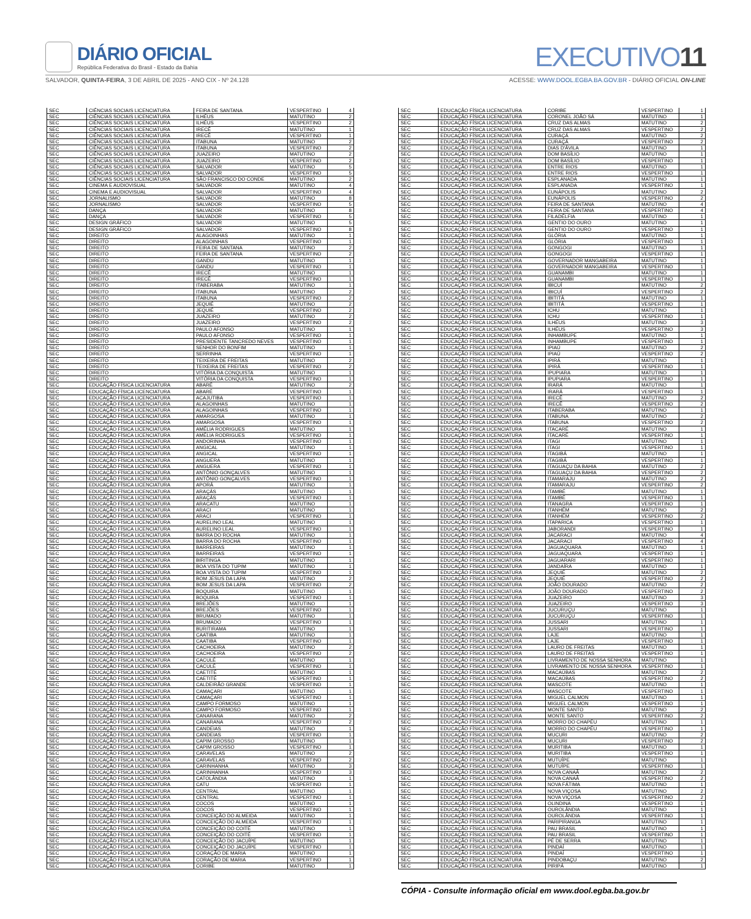DIÁRIO OFICIAL
República Federativa do Brasil - Estado da Bahia
EXECUTIVO11
SALVADOR, QUINTA-FEIRA, 3 DE ABRIL DE 2025 - ANO CIX - Nº 24.128 ACESSE: WWW.DOOL.EGBA.BA.GOV.BR - DIÁRIO OFICIAL ON-LINE
| SEC | CIÊNCIAS SOCIAIS LICENCIATURA | FEIRA DE SANTANA | VESPERTINO | 4 |
| SEC | CIÊNCIAS SOCIAIS LICENCIATURA | ILHÉUS | MATUTINO | 2 |
| SEC | CIÊNCIAS SOCIAIS LICENCIATURA | ILHÉUS | VESPERTINO | 2 |
| SEC | CIÊNCIAS SOCIAIS LICENCIATURA | IRECÊ | MATUTINO | 1 |
| SEC | CIÊNCIAS SOCIAIS LICENCIATURA | IRECÊ | VESPERTINO | 1 |
| SEC | CIÊNCIAS SOCIAIS LICENCIATURA | ITABUNA | MATUTINO | 2 |
| SEC | CIÊNCIAS SOCIAIS LICENCIATURA | ITABUNA | VESPERTINO | 2 |
| SEC | CIÊNCIAS SOCIAIS LICENCIATURA | JUAZEIRO | MATUTINO | 2 |
| SEC | CIÊNCIAS SOCIAIS LICENCIATURA | JUAZEIRO | VESPERTINO | 2 |
| SEC | CIÊNCIAS SOCIAIS LICENCIATURA | SALVADOR | MATUTINO | 5 |
| SEC | CIÊNCIAS SOCIAIS LICENCIATURA | SALVADOR | VESPERTINO | 5 |
| SEC | CIÊNCIAS SOCIAIS LICENCIATURA | SÃO FRANCISCO DO CONDE | MATUTINO | 2 |
| SEC | CINEMA E AUDIOVISUAL | SALVADOR | MATUTINO | 4 |
| SEC | CINEMA E AUDIOVISUAL | SALVADOR | VESPERTINO | 4 |
| SEC | JORNALISMO | SALVADOR | MATUTINO | 8 |
| SEC | JORNALISMO | SALVADOR | VESPERTINO | 5 |
| SEC | DANÇA | SALVADOR | MATUTINO | 8 |
| SEC | DANÇA | SALVADOR | VESPERTINO | 5 |
| SEC | DESIGN GRÁFICO | SALVADOR | MATUTINO | 5 |
| SEC | DESIGN GRÁFICO | SALVADOR | VESPERTINO | 8 |
| SEC | DIREITO | ALAGOINHAS | MATUTINO | 1 |
| SEC | DIREITO | ALAGOINHAS | VESPERTINO | 1 |
| SEC | DIREITO | FEIRA DE SANTANA | MATUTINO | 2 |
| SEC | DIREITO | FEIRA DE SANTANA | VESPERTINO | 2 |
| SEC | DIREITO | GANDU | MATUTINO | 1 |
| SEC | DIREITO | GANDU | VESPERTINO | 1 |
| SEC | DIREITO | IRECÊ | MATUTINO | 1 |
| SEC | DIREITO | IRECÊ | VESPERTINO | 1 |
| SEC | DIREITO | ITABERABA | MATUTINO | 1 |
| SEC | DIREITO | ITABUNA | MATUTINO | 2 |
| SEC | DIREITO | ITABUNA | VESPERTINO | 2 |
| SEC | DIREITO | JEQUIÉ | MATUTINO | 2 |
| SEC | DIREITO | JEQUIÉ | VESPERTINO | 2 |
| SEC | DIREITO | JUAZEIRO | MATUTINO | 2 |
| SEC | DIREITO | JUAZEIRO | VESPERTINO | 2 |
| SEC | DIREITO | PAULO AFONSO | MATUTINO | 1 |
| SEC | DIREITO | PAULO AFONSO | VESPERTINO | 1 |
| SEC | DIREITO | PRESIDENTE TANCREDO NEVES | VESPERTINO | 1 |
| SEC | DIREITO | SENHOR DO BONFIM | MATUTINO | 1 |
| SEC | DIREITO | SERRINHA | VESPERTINO | 1 |
| SEC | DIREITO | TEIXEIRA DE FREITAS | MATUTINO | 2 |
| SEC | DIREITO | TEIXEIRA DE FREITAS | VESPERTINO | 2 |
| SEC | DIREITO | VITÓRIA DA CONQUISTA | MATUTINO | 1 |
| SEC | DIREITO | VITÓRIA DA CONQUISTA | VESPERTINO | 1 |
| SEC | EDUCAÇÃO FÍSICA LICENCIATURA | ABARÉ | MATUTINO | 2 |
| SEC | EDUCAÇÃO FÍSICA LICENCIATURA | ABARÉ | VESPERTINO | 1 |
| SEC | EDUCAÇÃO FÍSICA LICENCIATURA | ACAJUTIBA | VESPERTINO | 1 |
| SEC | EDUCAÇÃO FÍSICA LICENCIATURA | ALAGOINHAS | MATUTINO | 1 |
| SEC | EDUCAÇÃO FÍSICA LICENCIATURA | ALAGOINHAS | VESPERTINO | 1 |
| SEC | EDUCAÇÃO FÍSICA LICENCIATURA | AMARGOSA | MATUTINO | 1 |
| SEC | EDUCAÇÃO FÍSICA LICENCIATURA | AMARGOSA | VESPERTINO | 1 |
| SEC | EDUCAÇÃO FÍSICA LICENCIATURA | AMÉLIA RODRIGUES | MATUTINO | 1 |
| SEC | EDUCAÇÃO FÍSICA LICENCIATURA | AMÉLIA RODRIGUES | VESPERTINO | 1 |
| SEC | EDUCAÇÃO FÍSICA LICENCIATURA | ANDORINHA | VESPERTINO | 1 |
| SEC | EDUCAÇÃO FÍSICA LICENCIATURA | ANGICAL | MATUTINO | 1 |
| SEC | EDUCAÇÃO FÍSICA LICENCIATURA | ANGICAL | VESPERTINO | 1 |
| SEC | EDUCAÇÃO FÍSICA LICENCIATURA | ANGUERA | MATUTINO | 1 |
| SEC | EDUCAÇÃO FÍSICA LICENCIATURA | ANGUERA | VESPERTINO | 1 |
| SEC | EDUCAÇÃO FÍSICA LICENCIATURA | ANTÔNIO GONÇALVES | MATUTINO | 1 |
| SEC | EDUCAÇÃO FÍSICA LICENCIATURA | ANTÔNIO GONÇALVES | VESPERTINO | 1 |
| SEC | EDUCAÇÃO FÍSICA LICENCIATURA | APORÁ | MATUTINO | 1 |
| SEC | EDUCAÇÃO FÍSICA LICENCIATURA | ARAÇÁS | MATUTINO | 1 |
| SEC | EDUCAÇÃO FÍSICA LICENCIATURA | ARAÇÁS | VESPERTINO | 1 |
| SEC | EDUCAÇÃO FÍSICA LICENCIATURA | ARACATU | MATUTINO | 1 |
| SEC | EDUCAÇÃO FÍSICA LICENCIATURA | ARACI | MATUTINO | 1 |
| SEC | EDUCAÇÃO FÍSICA LICENCIATURA | ARACI | VESPERTINO | 1 |
| SEC | EDUCAÇÃO FÍSICA LICENCIATURA | AURELINO LEAL | MATUTINO | 1 |
| SEC | EDUCAÇÃO FÍSICA LICENCIATURA | AURELINO LEAL | VESPERTINO | 1 |
| SEC | EDUCAÇÃO FÍSICA LICENCIATURA | BARRA DO ROCHA | MATUTINO | 1 |
| SEC | EDUCAÇÃO FÍSICA LICENCIATURA | BARRA DO ROCHA | VESPERTINO | 1 |
| SEC | EDUCAÇÃO FÍSICA LICENCIATURA | BARREIRAS | MATUTINO | 1 |
| SEC | EDUCAÇÃO FÍSICA LICENCIATURA | BARREIRAS | VESPERTINO | 1 |
| SEC | EDUCAÇÃO FÍSICA LICENCIATURA | BIRITINGA | MATUTINO | 1 |
| SEC | EDUCAÇÃO FÍSICA LICENCIATURA | BOA VISTA DO TUPIM | MATUTINO | 1 |
| SEC | EDUCAÇÃO FÍSICA LICENCIATURA | BOA VISTA DO TUPIM | VESPERTINO | 1 |
| SEC | EDUCAÇÃO FÍSICA LICENCIATURA | BOM JESUS DA LAPA | MATUTINO | 2 |
| SEC | EDUCAÇÃO FÍSICA LICENCIATURA | BOM JESUS DA LAPA | VESPERTINO | 2 |
| SEC | EDUCAÇÃO FÍSICA LICENCIATURA | BOQUIRA | MATUTINO | 1 |
| SEC | EDUCAÇÃO FÍSICA LICENCIATURA | BOQUIRA | VESPERTINO | 1 |
| SEC | EDUCAÇÃO FÍSICA LICENCIATURA | BREJÕES | MATUTINO | 1 |
| SEC | EDUCAÇÃO FÍSICA LICENCIATURA | BREJÕES | VESPERTINO | 1 |
| SEC | EDUCAÇÃO FÍSICA LICENCIATURA | BRUMADO | MATUTINO | 1 |
| SEC | EDUCAÇÃO FÍSICA LICENCIATURA | BRUMADO | VESPERTINO | 1 |
| SEC | EDUCAÇÃO FÍSICA LICENCIATURA | BURITIRAMA | MATUTINO | 1 |
| SEC | EDUCAÇÃO FÍSICA LICENCIATURA | CAATIBA | MATUTINO | 1 |
| SEC | EDUCAÇÃO FÍSICA LICENCIATURA | CAATIBA | VESPERTINO | 1 |
| SEC | EDUCAÇÃO FÍSICA LICENCIATURA | CACHOEIRA | MATUTINO | 2 |
| SEC | EDUCAÇÃO FÍSICA LICENCIATURA | CACHOEIRA | VESPERTINO | 2 |
| SEC | EDUCAÇÃO FÍSICA LICENCIATURA | CACULÉ | MATUTINO | 1 |
| SEC | EDUCAÇÃO FÍSICA LICENCIATURA | CACULÉ | VESPERTINO | 1 |
| SEC | EDUCAÇÃO FÍSICA LICENCIATURA | CAETITÉ | MATUTINO | 1 |
| SEC | EDUCAÇÃO FÍSICA LICENCIATURA | CAETITÉ | VESPERTINO | 1 |
| SEC | EDUCAÇÃO FÍSICA LICENCIATURA | CALDEIRÃO GRANDE | VESPERTINO | 1 |
| SEC | EDUCAÇÃO FÍSICA LICENCIATURA | CAMAÇARI | MATUTINO | 1 |
| SEC | EDUCAÇÃO FÍSICA LICENCIATURA | CAMAÇARI | VESPERTINO | 1 |
| SEC | EDUCAÇÃO FÍSICA LICENCIATURA | CAMPO FORMOSO | MATUTINO | 1 |
| SEC | EDUCAÇÃO FÍSICA LICENCIATURA | CAMPO FORMOSO | VESPERTINO | 1 |
| SEC | EDUCAÇÃO FÍSICA LICENCIATURA | CANARANA | MATUTINO | 2 |
| SEC | EDUCAÇÃO FÍSICA LICENCIATURA | CANARANA | VESPERTINO | 2 |
| SEC | EDUCAÇÃO FÍSICA LICENCIATURA | CANDEIAS | MATUTINO | 1 |
| SEC | EDUCAÇÃO FÍSICA LICENCIATURA | CANDEIAS | VESPERTINO | 1 |
| SEC | EDUCAÇÃO FÍSICA LICENCIATURA | CAPIM GROSSO | MATUTINO | 1 |
| SEC | EDUCAÇÃO FÍSICA LICENCIATURA | CAPIM GROSSO | VESPERTINO | 1 |
| SEC | EDUCAÇÃO FÍSICA LICENCIATURA | CARAVELAS | MATUTINO | 2 |
| SEC | EDUCAÇÃO FÍSICA LICENCIATURA | CARAVELAS | VESPERTINO | 2 |
| SEC | EDUCAÇÃO FÍSICA LICENCIATURA | CARINHANHA | MATUTINO | 3 |
| SEC | EDUCAÇÃO FÍSICA LICENCIATURA | CARINHANHA | VESPERTINO | 3 |
| SEC | EDUCAÇÃO FÍSICA LICENCIATURA | CATOLÂNDIA | MATUTINO | 1 |
| SEC | EDUCAÇÃO FÍSICA LICENCIATURA | CATU | VESPERTINO | 1 |
| SEC | EDUCAÇÃO FÍSICA LICENCIATURA | CENTRAL | MATUTINO | 1 |
| SEC | EDUCAÇÃO FÍSICA LICENCIATURA | CENTRAL | VESPERTINO | 1 |
| SEC | EDUCAÇÃO FÍSICA LICENCIATURA | COCOS | MATUTINO | 1 |
| SEC | EDUCAÇÃO FÍSICA LICENCIATURA | COCOS | VESPERTINO | 1 |
| SEC | EDUCAÇÃO FÍSICA LICENCIATURA | CONCEIÇÃO DO ALMEIDA | MATUTINO | 1 |
| SEC | EDUCAÇÃO FÍSICA LICENCIATURA | CONCEIÇÃO DO ALMEIDA | VESPERTINO | 1 |
| SEC | EDUCAÇÃO FÍSICA LICENCIATURA | CONCEIÇÃO DO COITÉ | MATUTINO | 1 |
| SEC | EDUCAÇÃO FÍSICA LICENCIATURA | CONCEIÇÃO DO COITÉ | VESPERTINO | 1 |
| SEC | EDUCAÇÃO FÍSICA LICENCIATURA | CONCEIÇÃO DO JACUÍPE | MATUTINO | 1 |
| SEC | EDUCAÇÃO FÍSICA LICENCIATURA | CONCEIÇÃO DO JACUÍPE | VESPERTINO | 1 |
| SEC | EDUCAÇÃO FÍSICA LICENCIATURA | CORAÇÃO DE MARIA | MATUTINO | 1 |
| SEC | EDUCAÇÃO FÍSICA LICENCIATURA | CORAÇÃO DE MARIA | VESPERTINO | 1 |
| SEC | EDUCAÇÃO FÍSICA LICENCIATURA | CORIBE | MATUTINO | 1 |
| SEC | EDUCAÇÃO FÍSICA LICENCIATURA | CORIBE | VESPERTINO | 1 |
| SEC | EDUCAÇÃO FÍSICA LICENCIATURA | CORONEL JOÃO SÁ | MATUTINO | 1 |
| SEC | EDUCAÇÃO FÍSICA LICENCIATURA | CRUZ DAS ALMAS | MATUTINO | 2 |
| SEC | EDUCAÇÃO FÍSICA LICENCIATURA | CRUZ DAS ALMAS | VESPERTINO | 2 |
| SEC | EDUCAÇÃO FÍSICA LICENCIATURA | CURAÇÁ | MATUTINO | 2 |
| SEC | EDUCAÇÃO FÍSICA LICENCIATURA | CURAÇÁ | VESPERTINO | 2 |
| SEC | EDUCAÇÃO FÍSICA LICENCIATURA | DIAS D'ÁVILA | MATUTINO | 1 |
| SEC | EDUCAÇÃO FÍSICA LICENCIATURA | DOM BASÍLIO | MATUTINO | 1 |
| SEC | EDUCAÇÃO FÍSICA LICENCIATURA | DOM BASÍLIO | VESPERTINO | 1 |
| SEC | EDUCAÇÃO FÍSICA LICENCIATURA | ENTRE RIOS | MATUTINO | 1 |
| SEC | EDUCAÇÃO FÍSICA LICENCIATURA | ENTRE RIOS | VESPERTINO | 1 |
| SEC | EDUCAÇÃO FÍSICA LICENCIATURA | ESPLANADA | MATUTINO | 1 |
| SEC | EDUCAÇÃO FÍSICA LICENCIATURA | ESPLANADA | VESPERTINO | 1 |
| SEC | EDUCAÇÃO FÍSICA LICENCIATURA | EUNÁPOLIS | MATUTINO | 2 |
| SEC | EDUCAÇÃO FÍSICA LICENCIATURA | EUNÁPOLIS | VESPERTINO | 2 |
| SEC | EDUCAÇÃO FÍSICA LICENCIATURA | FEIRA DE SANTANA | MATUTINO | 4 |
| SEC | EDUCAÇÃO FÍSICA LICENCIATURA | FEIRA DE SANTANA | VESPERTINO | 4 |
| SEC | EDUCAÇÃO FÍSICA LICENCIATURA | FILADÉLFIA | MATUTINO | 1 |
| SEC | EDUCAÇÃO FÍSICA LICENCIATURA | GENTIO DO OURO | MATUTINO | 1 |
| SEC | EDUCAÇÃO FÍSICA LICENCIATURA | GENTIO DO OURO | VESPERTINO | 1 |
| SEC | EDUCAÇÃO FÍSICA LICENCIATURA | GLÓRIA | MATUTINO | 1 |
| SEC | EDUCAÇÃO FÍSICA LICENCIATURA | GLÓRIA | VESPERTINO | 1 |
| SEC | EDUCAÇÃO FÍSICA LICENCIATURA | GONGOGI | MATUTINO | 1 |
| SEC | EDUCAÇÃO FÍSICA LICENCIATURA | GONGOGI | VESPERTINO | 1 |
| SEC | EDUCAÇÃO FÍSICA LICENCIATURA | GOVERNADOR MANGABEIRA | MATUTINO | 1 |
| SEC | EDUCAÇÃO FÍSICA LICENCIATURA | GOVERNADOR MANGABEIRA | VESPERTINO | 1 |
| SEC | EDUCAÇÃO FÍSICA LICENCIATURA | GUANAMBI | MATUTINO | 1 |
| SEC | EDUCAÇÃO FÍSICA LICENCIATURA | GUANAMBI | VESPERTINO | 1 |
| SEC | EDUCAÇÃO FÍSICA LICENCIATURA | IBICUÍ | MATUTINO | 2 |
| SEC | EDUCAÇÃO FÍSICA LICENCIATURA | IBICUÍ | VESPERTINO | 2 |
| SEC | EDUCAÇÃO FÍSICA LICENCIATURA | IBITITÁ | MATUTINO | 1 |
| SEC | EDUCAÇÃO FÍSICA LICENCIATURA | IBITITÁ | VESPERTINO | 1 |
| SEC | EDUCAÇÃO FÍSICA LICENCIATURA | ICHU | MATUTINO | 1 |
| SEC | EDUCAÇÃO FÍSICA LICENCIATURA | ICHU | VESPERTINO | 1 |
| SEC | EDUCAÇÃO FÍSICA LICENCIATURA | ILHÉUS | MATUTINO | 3 |
| SEC | EDUCAÇÃO FÍSICA LICENCIATURA | ILHÉUS | VESPERTINO | 3 |
| SEC | EDUCAÇÃO FÍSICA LICENCIATURA | INHAMBUPE | MATUTINO | 1 |
| SEC | EDUCAÇÃO FÍSICA LICENCIATURA | INHAMBUPE | VESPERTINO | 1 |
| SEC | EDUCAÇÃO FÍSICA LICENCIATURA | IPIAÚ | MATUTINO | 2 |
| SEC | EDUCAÇÃO FÍSICA LICENCIATURA | IPIAÚ | VESPERTINO | 2 |
| SEC | EDUCAÇÃO FÍSICA LICENCIATURA | IPIRÁ | MATUTINO | 1 |
| SEC | EDUCAÇÃO FÍSICA LICENCIATURA | IPIRÁ | VESPERTINO | 1 |
| SEC | EDUCAÇÃO FÍSICA LICENCIATURA | IPUPIARA | MATUTINO | 1 |
| SEC | EDUCAÇÃO FÍSICA LICENCIATURA | IPUPIARA | VESPERTINO | 1 |
| SEC | EDUCAÇÃO FÍSICA LICENCIATURA | IRARÁ | MATUTINO | 1 |
| SEC | EDUCAÇÃO FÍSICA LICENCIATURA | IRARÁ | VESPERTINO | 1 |
| SEC | EDUCAÇÃO FÍSICA LICENCIATURA | IRECÊ | MATUTINO | 2 |
| SEC | EDUCAÇÃO FÍSICA LICENCIATURA | IRECÊ | VESPERTINO | 2 |
| SEC | EDUCAÇÃO FÍSICA LICENCIATURA | ITABERABA | MATUTINO | 1 |
| SEC | EDUCAÇÃO FÍSICA LICENCIATURA | ITABUNA | MATUTINO | 2 |
| SEC | EDUCAÇÃO FÍSICA LICENCIATURA | ITABUNA | VESPERTINO | 2 |
| SEC | EDUCAÇÃO FÍSICA LICENCIATURA | ITACARÉ | MATUTINO | 1 |
| SEC | EDUCAÇÃO FÍSICA LICENCIATURA | ITACARÉ | VESPERTINO | 1 |
| SEC | EDUCAÇÃO FÍSICA LICENCIATURA | ITAGI | MATUTINO | 1 |
| SEC | EDUCAÇÃO FÍSICA LICENCIATURA | ITAGI | VESPERTINO | 1 |
| SEC | EDUCAÇÃO FÍSICA LICENCIATURA | ITAGIBÁ | MATUTINO | 1 |
| SEC | EDUCAÇÃO FÍSICA LICENCIATURA | ITAGIBÁ | VESPERTINO | 1 |
| SEC | EDUCAÇÃO FÍSICA LICENCIATURA | ITAGUAÇU DA BAHIA | MATUTINO | 2 |
| SEC | EDUCAÇÃO FÍSICA LICENCIATURA | ITAGUAÇU DA BAHIA | VESPERTINO | 2 |
| SEC | EDUCAÇÃO FÍSICA LICENCIATURA | ITAMARAJU | MATUTINO | 2 |
| SEC | EDUCAÇÃO FÍSICA LICENCIATURA | ITAMARAJU | VESPERTINO | 2 |
| SEC | EDUCAÇÃO FÍSICA LICENCIATURA | ITAMBÉ | MATUTINO | 1 |
| SEC | EDUCAÇÃO FÍSICA LICENCIATURA | ITAMBÉ | VESPERTINO | 1 |
| SEC | EDUCAÇÃO FÍSICA LICENCIATURA | ITANAGRA | VESPERTINO | 1 |
| SEC | EDUCAÇÃO FÍSICA LICENCIATURA | ITANHÉM | MATUTINO | 2 |
| SEC | EDUCAÇÃO FÍSICA LICENCIATURA | ITANHÉM | VESPERTINO | 2 |
| SEC | EDUCAÇÃO FÍSICA LICENCIATURA | ITAPARICA | VESPERTINO | 1 |
| SEC | EDUCAÇÃO FÍSICA LICENCIATURA | JABORANDI | VESPERTINO | 1 |
| SEC | EDUCAÇÃO FÍSICA LICENCIATURA | JACARACI | MATUTINO | 4 |
| SEC | EDUCAÇÃO FÍSICA LICENCIATURA | JACARACI | VESPERTINO | 4 |
| SEC | EDUCAÇÃO FÍSICA LICENCIATURA | JAGUAQUARA | MATUTINO | 1 |
| SEC | EDUCAÇÃO FÍSICA LICENCIATURA | JAGUAQUARA | VESPERTINO | 1 |
| SEC | EDUCAÇÃO FÍSICA LICENCIATURA | JAGUARARI | VESPERTINO | 1 |
| SEC | EDUCAÇÃO FÍSICA LICENCIATURA | JANDAÍRA | MATUTINO | 1 |
| SEC | EDUCAÇÃO FÍSICA LICENCIATURA | JEQUIÉ | MATUTINO | 2 |
| SEC | EDUCAÇÃO FÍSICA LICENCIATURA | JEQUIÉ | VESPERTINO | 2 |
| SEC | EDUCAÇÃO FÍSICA LICENCIATURA | JOÃO DOURADO | MATUTINO | 2 |
| SEC | EDUCAÇÃO FÍSICA LICENCIATURA | JOÃO DOURADO | VESPERTINO | 2 |
| SEC | EDUCAÇÃO FÍSICA LICENCIATURA | JUAZEIRO | MATUTINO | 3 |
| SEC | EDUCAÇÃO FÍSICA LICENCIATURA | JUAZEIRO | VESPERTINO | 3 |
| SEC | EDUCAÇÃO FÍSICA LICENCIATURA | JUCURUÇU | MATUTINO | 1 |
| SEC | EDUCAÇÃO FÍSICA LICENCIATURA | JUCURUÇU | VESPERTINO | 1 |
| SEC | EDUCAÇÃO FÍSICA LICENCIATURA | JUSSARI | MATUTINO | 1 |
| SEC | EDUCAÇÃO FÍSICA LICENCIATURA | JUSSARI | VESPERTINO | 1 |
| SEC | EDUCAÇÃO FÍSICA LICENCIATURA | LAJE | MATUTINO | 1 |
| SEC | EDUCAÇÃO FÍSICA LICENCIATURA | LAJE | VESPERTINO | 1 |
| SEC | EDUCAÇÃO FÍSICA LICENCIATURA | LAURO DE FREITAS | MATUTINO | 1 |
| SEC | EDUCAÇÃO FÍSICA LICENCIATURA | LAURO DE FREITAS | VESPERTINO | 1 |
| SEC | EDUCAÇÃO FÍSICA LICENCIATURA | LIVRAMENTO DE NOSSA SENHORA | MATUTINO | 1 |
| SEC | EDUCAÇÃO FÍSICA LICENCIATURA | LIVRAMENTO DE NOSSA SENHORA | VESPERTINO | 1 |
| SEC | EDUCAÇÃO FÍSICA LICENCIATURA | MACAÚBAS | MATUTINO | 2 |
| SEC | EDUCAÇÃO FÍSICA LICENCIATURA | MACAÚBAS | VESPERTINO | 2 |
| SEC | EDUCAÇÃO FÍSICA LICENCIATURA | MASCOTE | MATUTINO | 1 |
| SEC | EDUCAÇÃO FÍSICA LICENCIATURA | MASCOTE | VESPERTINO | 1 |
| SEC | EDUCAÇÃO FÍSICA LICENCIATURA | MIGUEL CALMON | MATUTINO | 1 |
| SEC | EDUCAÇÃO FÍSICA LICENCIATURA | MIGUEL CALMON | VESPERTINO | 1 |
| SEC | EDUCAÇÃO FÍSICA LICENCIATURA | MONTE SANTO | MATUTINO | 2 |
| SEC | EDUCAÇÃO FÍSICA LICENCIATURA | MONTE SANTO | VESPERTINO | 2 |
| SEC | EDUCAÇÃO FÍSICA LICENCIATURA | MORRO DO CHAPÉU | MATUTINO | 1 |
| SEC | EDUCAÇÃO FÍSICA LICENCIATURA | MORRO DO CHAPÉU | VESPERTINO | 1 |
| SEC | EDUCAÇÃO FÍSICA LICENCIATURA | MUCURI | MATUTINO | 2 |
| SEC | EDUCAÇÃO FÍSICA LICENCIATURA | MUCURI | VESPERTINO | 2 |
| SEC | EDUCAÇÃO FÍSICA LICENCIATURA | MURITIBA | MATUTINO | 1 |
| SEC | EDUCAÇÃO FÍSICA LICENCIATURA | MURITIBA | VESPERTINO | 1 |
| SEC | EDUCAÇÃO FÍSICA LICENCIATURA | MUTUÍPE | MATUTINO | 1 |
| SEC | EDUCAÇÃO FÍSICA LICENCIATURA | MUTUÍPE | VESPERTINO | 1 |
| SEC | EDUCAÇÃO FÍSICA LICENCIATURA | NOVA CANAÃ | MATUTINO | 2 |
| SEC | EDUCAÇÃO FÍSICA LICENCIATURA | NOVA CANAÃ | VESPERTINO | 2 |
| SEC | EDUCAÇÃO FÍSICA LICENCIATURA | NOVA FÁTIMA | MATUTINO | 1 |
| SEC | EDUCAÇÃO FÍSICA LICENCIATURA | NOVA VIÇOSA | MATUTINO | 2 |
| SEC | EDUCAÇÃO FÍSICA LICENCIATURA | NOVA VIÇOSA | VESPERTINO | 2 |
| SEC | EDUCAÇÃO FÍSICA LICENCIATURA | OLINDINA | VESPERTINO | 1 |
| SEC | EDUCAÇÃO FÍSICA LICENCIATURA | OUROLÂNDIA | MATUTINO | 1 |
| SEC | EDUCAÇÃO FÍSICA LICENCIATURA | OUROLÂNDIA | VESPERTINO | 1 |
| SEC | EDUCAÇÃO FÍSICA LICENCIATURA | PARIPIRANGA | MATUTINO | 1 |
| SEC | EDUCAÇÃO FÍSICA LICENCIATURA | PAU BRASIL | MATUTINO | 1 |
| SEC | EDUCAÇÃO FÍSICA LICENCIATURA | PAU BRASIL | VESPERTINO | 1 |
| SEC | EDUCAÇÃO FÍSICA LICENCIATURA | PÉ DE SERRA | MATUTINO | 1 |
| SEC | EDUCAÇÃO FÍSICA LICENCIATURA | PINDAÍ | MATUTINO | 1 |
| SEC | EDUCAÇÃO FÍSICA LICENCIATURA | PINDAÍ | VESPERTINO | 1 |
| SEC | EDUCAÇÃO FÍSICA LICENCIATURA | PINDOBAÇU | MATUTINO | 2 |
| SEC | EDUCAÇÃO FÍSICA LICENCIATURA | PIRIPÁ | MATUTINO | 1 |
CÓPIA - Consulte informação oficial em www.dool.egba.ba.gov.br